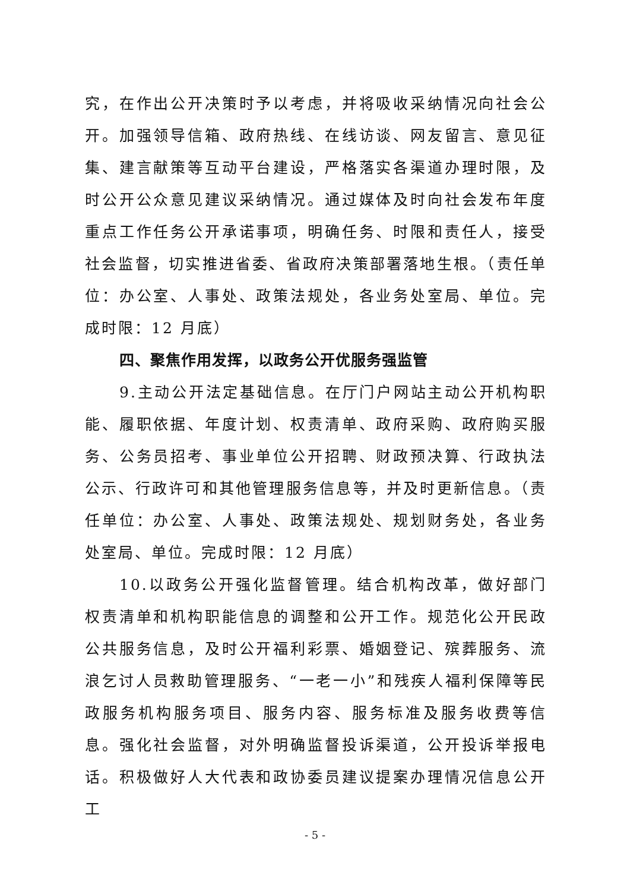究，在作出公开决策时予以考虑，并将吸收采纳情况向社会公开。加强领导信箱、政府热线、在线访谈、网友留言、意见征集、建言献策等互动平台建设，严格落实各渠道办理时限，及时公开公众意见建议采纳情况。通过媒体及时向社会发布年度重点工作任务公开承诺事项，明确任务、时限和责任人，接受社会监督，切实推进省委、省政府决策部署落地生根。（责任单位：办公室、人事处、政策法规处，各业务处室局、单位。完成时限：12 月底）
四、聚焦作用发挥，以政务公开优服务强监管
9.主动公开法定基础信息。在厅门户网站主动公开机构职能、履职依据、年度计划、权责清单、政府采购、政府购买服务、公务员招考、事业单位公开招聘、财政预决算、行政执法公示、行政许可和其他管理服务信息等，并及时更新信息。（责任单位：办公室、人事处、政策法规处、规划财务处，各业务处室局、单位。完成时限：12 月底）
10.以政务公开强化监督管理。结合机构改革，做好部门权责清单和机构职能信息的调整和公开工作。规范化公开民政公共服务信息，及时公开福利彩票、婚姻登记、殡葬服务、流浪乞讨人员救助管理服务、“一老一小”和残疾人福利保障等民政服务机构服务项目、服务内容、服务标准及服务收费等信息。强化社会监督，对外明确监督投诉渠道，公开投诉举报电话。积极做好人大代表和政协委员建议提案办理情况信息公开工
- 5 -